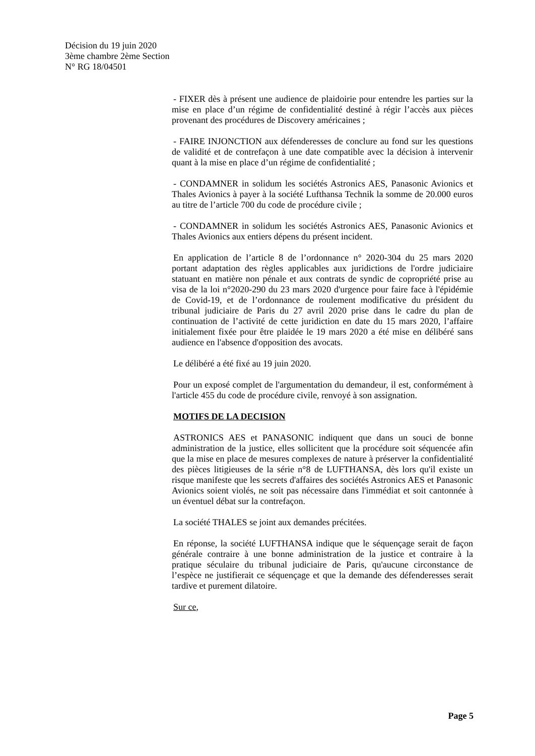Décision du 19 juin 2020
3ème chambre 2ème Section
N° RG 18/04501
- FIXER dès à présent une audience de plaidoirie pour entendre les parties sur la mise en place d’un régime de confidentialité destiné à régir l’accès aux pièces provenant des procédures de Discovery américaines ;
- FAIRE INJONCTION aux défenderesses de conclure au fond sur les questions de validité et de contrefaçon à une date compatible avec la décision à intervenir quant à la mise en place d’un régime de confidentialité ;
- CONDAMNER in solidum les sociétés Astronics AES, Panasonic Avionics et Thales Avionics à payer à la société Lufthansa Technik la somme de 20.000 euros au titre de l’article 700 du code de procédure civile ;
- CONDAMNER in solidum les sociétés Astronics AES, Panasonic Avionics et Thales Avionics aux entiers dépens du présent incident.
En application de l’article 8 de l’ordonnance n° 2020-304 du 25 mars 2020 portant adaptation des règles applicables aux juridictions de l'ordre judiciaire statuant en matière non pénale et aux contrats de syndic de copropriété prise au visa de la loi n°2020-290 du 23 mars 2020 d'urgence pour faire face à l'épidémie de Covid-19, et de l’ordonnance de roulement modificative du président du tribunal judiciaire de Paris du 27 avril 2020 prise dans le cadre du plan de continuation de l’activité de cette juridiction en date du 15 mars 2020, l’affaire initialement fixée pour être plaidée le 19 mars 2020 a été mise en délibéré sans audience en l'absence d'opposition des avocats.
Le délibéré a été fixé au 19 juin 2020.
Pour un exposé complet de l'argumentation du demandeur, il est, conformément à l'article 455 du code de procédure civile, renvoyé à son assignation.
MOTIFS DE LA DECISION
ASTRONICS AES et PANASONIC indiquent que dans un souci de bonne administration de la justice, elles sollicitent que la procédure soit séquencée afin que la mise en place de mesures complexes de nature à préserver la confidentialité des pièces litigieuses de la série n°8 de LUFTHANSA, dès lors qu'il existe un risque manifeste que les secrets d'affaires des sociétés Astronics AES et Panasonic Avionics soient violés, ne soit pas nécessaire dans l'immédiat et soit cantonnée à un éventuel débat sur la contrefaçon.
La société THALES se joint aux demandes précitées.
En réponse, la société LUFTHANSA indique que le séquençage serait de façon générale contraire à une bonne administration de la justice et contraire à la pratique séculaire du tribunal judiciaire de Paris, qu'aucune circonstance de l’espèce ne justifierait ce séquençage et que la demande des défenderesses serait tardive et purement dilatoire.
Sur ce,
Page 5